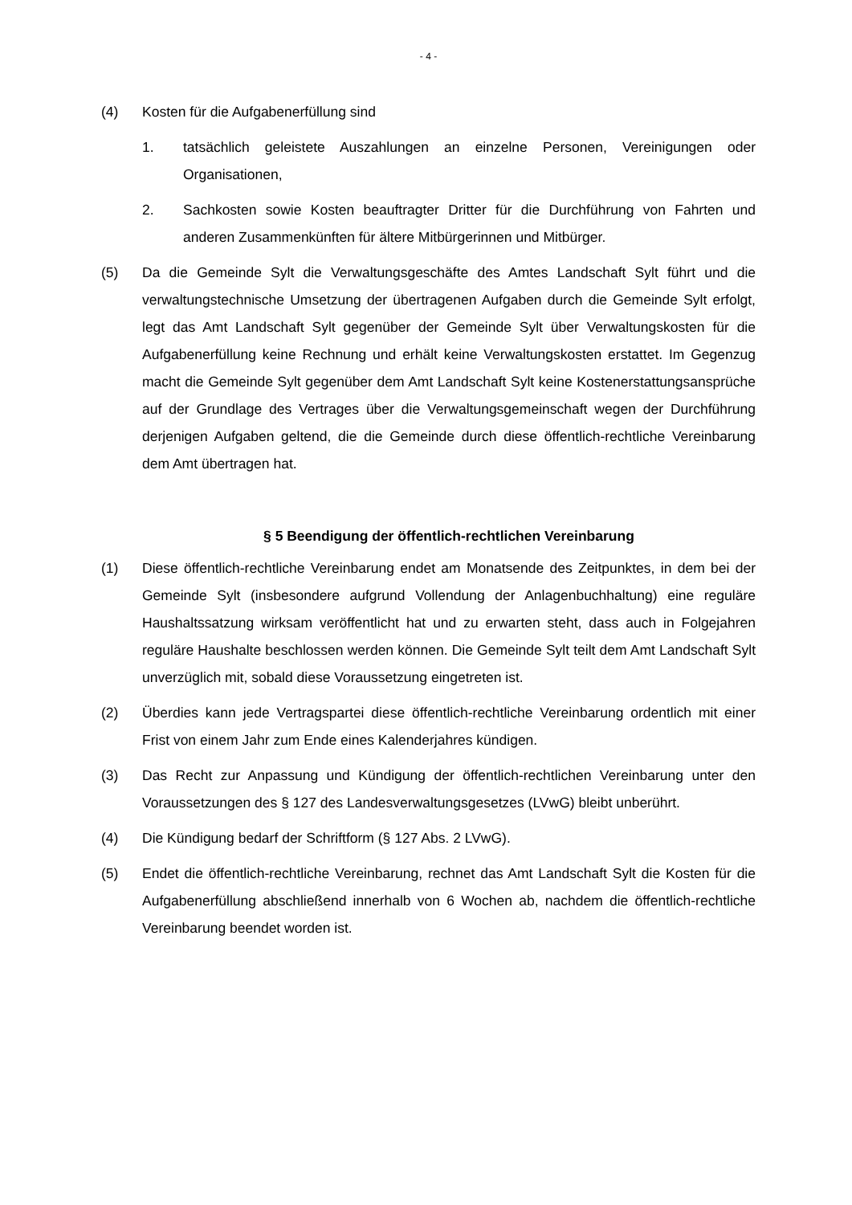- 4 -
(4) Kosten für die Aufgabenerfüllung sind
1. tatsächlich geleistete Auszahlungen an einzelne Personen, Vereinigungen oder Organisationen,
2. Sachkosten sowie Kosten beauftragter Dritter für die Durchführung von Fahrten und anderen Zusammenkünften für ältere Mitbürgerinnen und Mitbürger.
(5) Da die Gemeinde Sylt die Verwaltungsgeschäfte des Amtes Landschaft Sylt führt und die verwaltungstechnische Umsetzung der übertragenen Aufgaben durch die Gemeinde Sylt erfolgt, legt das Amt Landschaft Sylt gegenüber der Gemeinde Sylt über Verwaltungskosten für die Aufgabenerfüllung keine Rechnung und erhält keine Verwaltungskosten erstattet. Im Gegenzug macht die Gemeinde Sylt gegenüber dem Amt Landschaft Sylt keine Kostenerstattungsansprüche auf der Grundlage des Vertrages über die Verwaltungsgemeinschaft wegen der Durchführung derjenigen Aufgaben geltend, die die Gemeinde durch diese öffentlich-rechtliche Vereinbarung dem Amt übertragen hat.
§ 5 Beendigung der öffentlich-rechtlichen Vereinbarung
(1) Diese öffentlich-rechtliche Vereinbarung endet am Monatsende des Zeitpunktes, in dem bei der Gemeinde Sylt (insbesondere aufgrund Vollendung der Anlagenbuchhaltung) eine reguläre Haushaltssatzung wirksam veröffentlicht hat und zu erwarten steht, dass auch in Folgejahren reguläre Haushalte beschlossen werden können. Die Gemeinde Sylt teilt dem Amt Landschaft Sylt unverzüglich mit, sobald diese Voraussetzung eingetreten ist.
(2) Überdies kann jede Vertragspartei diese öffentlich-rechtliche Vereinbarung ordentlich mit einer Frist von einem Jahr zum Ende eines Kalenderjahres kündigen.
(3) Das Recht zur Anpassung und Kündigung der öffentlich-rechtlichen Vereinbarung unter den Voraussetzungen des § 127 des Landesverwaltungsgesetzes (LVwG) bleibt unberührt.
(4) Die Kündigung bedarf der Schriftform (§ 127 Abs. 2 LVwG).
(5) Endet die öffentlich-rechtliche Vereinbarung, rechnet das Amt Landschaft Sylt die Kosten für die Aufgabenerfüllung abschließend innerhalb von 6 Wochen ab, nachdem die öffentlich-rechtliche Vereinbarung beendet worden ist.